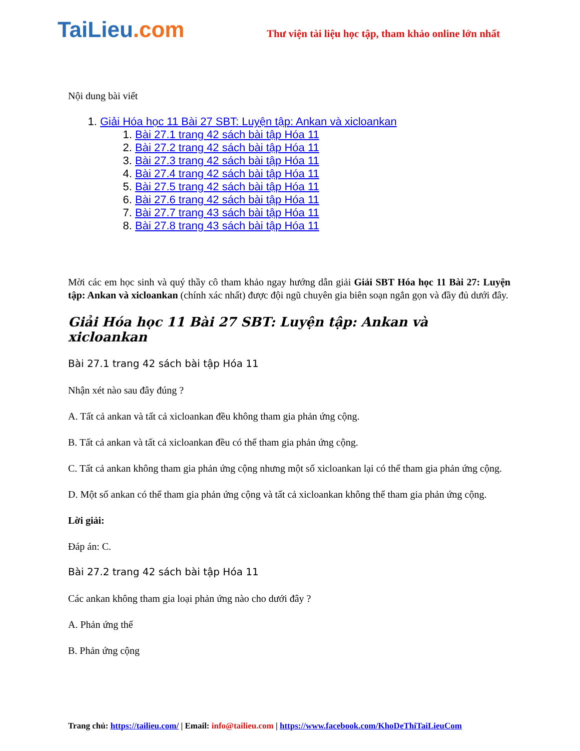TaiLieu.com
Thư viện tài liệu học tập, tham khảo online lớn nhất
Nội dung bài viết
1. Giải Hóa học 11 Bài 27 SBT: Luyện tập: Ankan và xicloankan
1. Bài 27.1 trang 42 sách bài tập Hóa 11
2. Bài 27.2 trang 42 sách bài tập Hóa 11
3. Bài 27.3 trang 42 sách bài tập Hóa 11
4. Bài 27.4 trang 42 sách bài tập Hóa 11
5. Bài 27.5 trang 42 sách bài tập Hóa 11
6. Bài 27.6 trang 42 sách bài tập Hóa 11
7. Bài 27.7 trang 43 sách bài tập Hóa 11
8. Bài 27.8 trang 43 sách bài tập Hóa 11
Mời các em học sinh và quý thầy cô tham khảo ngay hướng dẫn giải Giải SBT Hóa học 11 Bài 27: Luyện tập: Ankan và xicloankan (chính xác nhất) được đội ngũ chuyên gia biên soạn ngắn gọn và đầy đủ dưới đây.
Giải Hóa học 11 Bài 27 SBT: Luyện tập: Ankan và xicloankan
Bài 27.1 trang 42 sách bài tập Hóa 11
Nhận xét nào sau đây đúng ?
A. Tất cả ankan và tất cả xicloankan đều không tham gia phản ứng cộng.
B. Tất cả ankan và tất cả xicloankan đều có thể tham gia phản ứng cộng.
C. Tất cả ankan không tham gia phản ứng cộng nhưng một số xicloankan lại có thể tham gia phản ứng cộng.
D. Một số ankan có thể tham gia phản ứng cộng và tất cả xicloankan không thể tham gia phản ứng cộng.
Lời giải:
Đáp án: C.
Bài 27.2 trang 42 sách bài tập Hóa 11
Các ankan không tham gia loại phản ứng nào cho dưới đây ?
A. Phản ứng thế
B. Phản ứng cộng
Trang chủ: https://tailieu.com/ | Email: info@tailieu.com | https://www.facebook.com/KhoDeThiTaiLieuCom